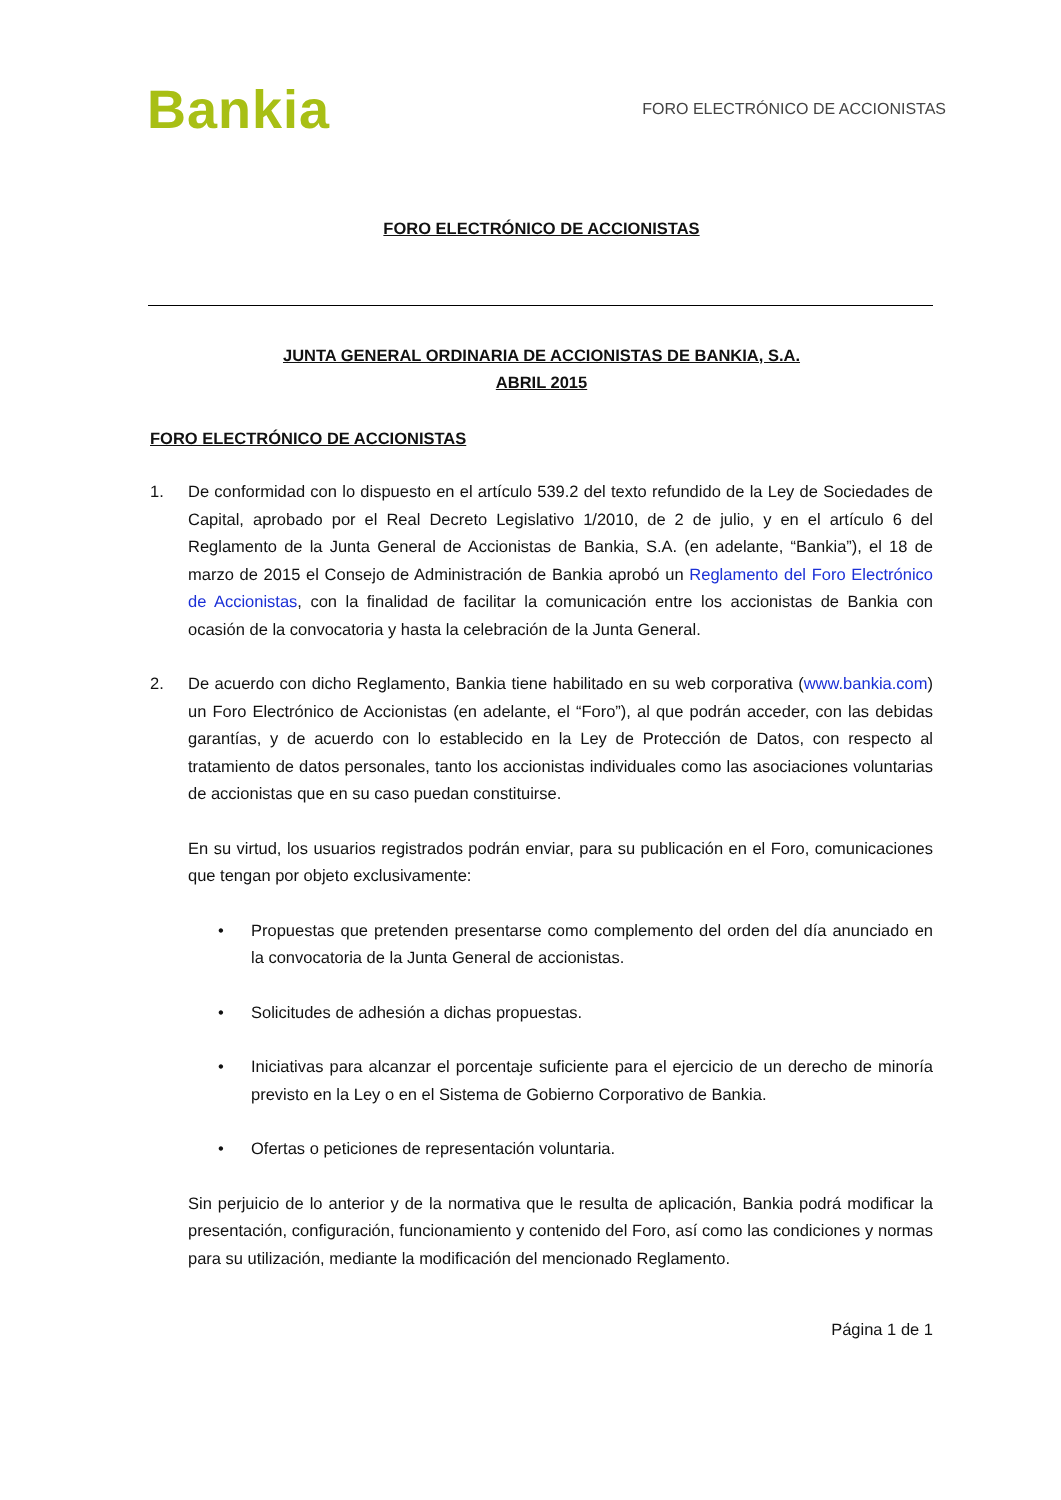Bankia
FORO ELECTRÓNICO DE ACCIONISTAS
FORO ELECTRÓNICO DE ACCIONISTAS
JUNTA GENERAL ORDINARIA DE ACCIONISTAS DE BANKIA, S.A.
ABRIL 2015
FORO ELECTRÓNICO DE ACCIONISTAS
1. De conformidad con lo dispuesto en el artículo 539.2 del texto refundido de la Ley de Sociedades de Capital, aprobado por el Real Decreto Legislativo 1/2010, de 2 de julio, y en el artículo 6 del Reglamento de la Junta General de Accionistas de Bankia, S.A. (en adelante, “Bankia”), el 18 de marzo de 2015 el Consejo de Administración de Bankia aprobó un Reglamento del Foro Electrónico de Accionistas, con la finalidad de facilitar la comunicación entre los accionistas de Bankia con ocasión de la convocatoria y hasta la celebración de la Junta General.
2. De acuerdo con dicho Reglamento, Bankia tiene habilitado en su web corporativa (www.bankia.com) un Foro Electrónico de Accionistas (en adelante, el “Foro”), al que podrán acceder, con las debidas garantías, y de acuerdo con lo establecido en la Ley de Protección de Datos, con respecto al tratamiento de datos personales, tanto los accionistas individuales como las asociaciones voluntarias de accionistas que en su caso puedan constituirse.
En su virtud, los usuarios registrados podrán enviar, para su publicación en el Foro, comunicaciones que tengan por objeto exclusivamente:
• Propuestas que pretenden presentarse como complemento del orden del día anunciado en la convocatoria de la Junta General de accionistas.
• Solicitudes de adhesión a dichas propuestas.
• Iniciativas para alcanzar el porcentaje suficiente para el ejercicio de un derecho de minoría previsto en la Ley o en el Sistema de Gobierno Corporativo de Bankia.
• Ofertas o peticiones de representación voluntaria.
Sin perjuicio de lo anterior y de la normativa que le resulta de aplicación, Bankia podrá modificar la presentación, configuración, funcionamiento y contenido del Foro, así como las condiciones y normas para su utilización, mediante la modificación del mencionado Reglamento.
Página 1 de 1